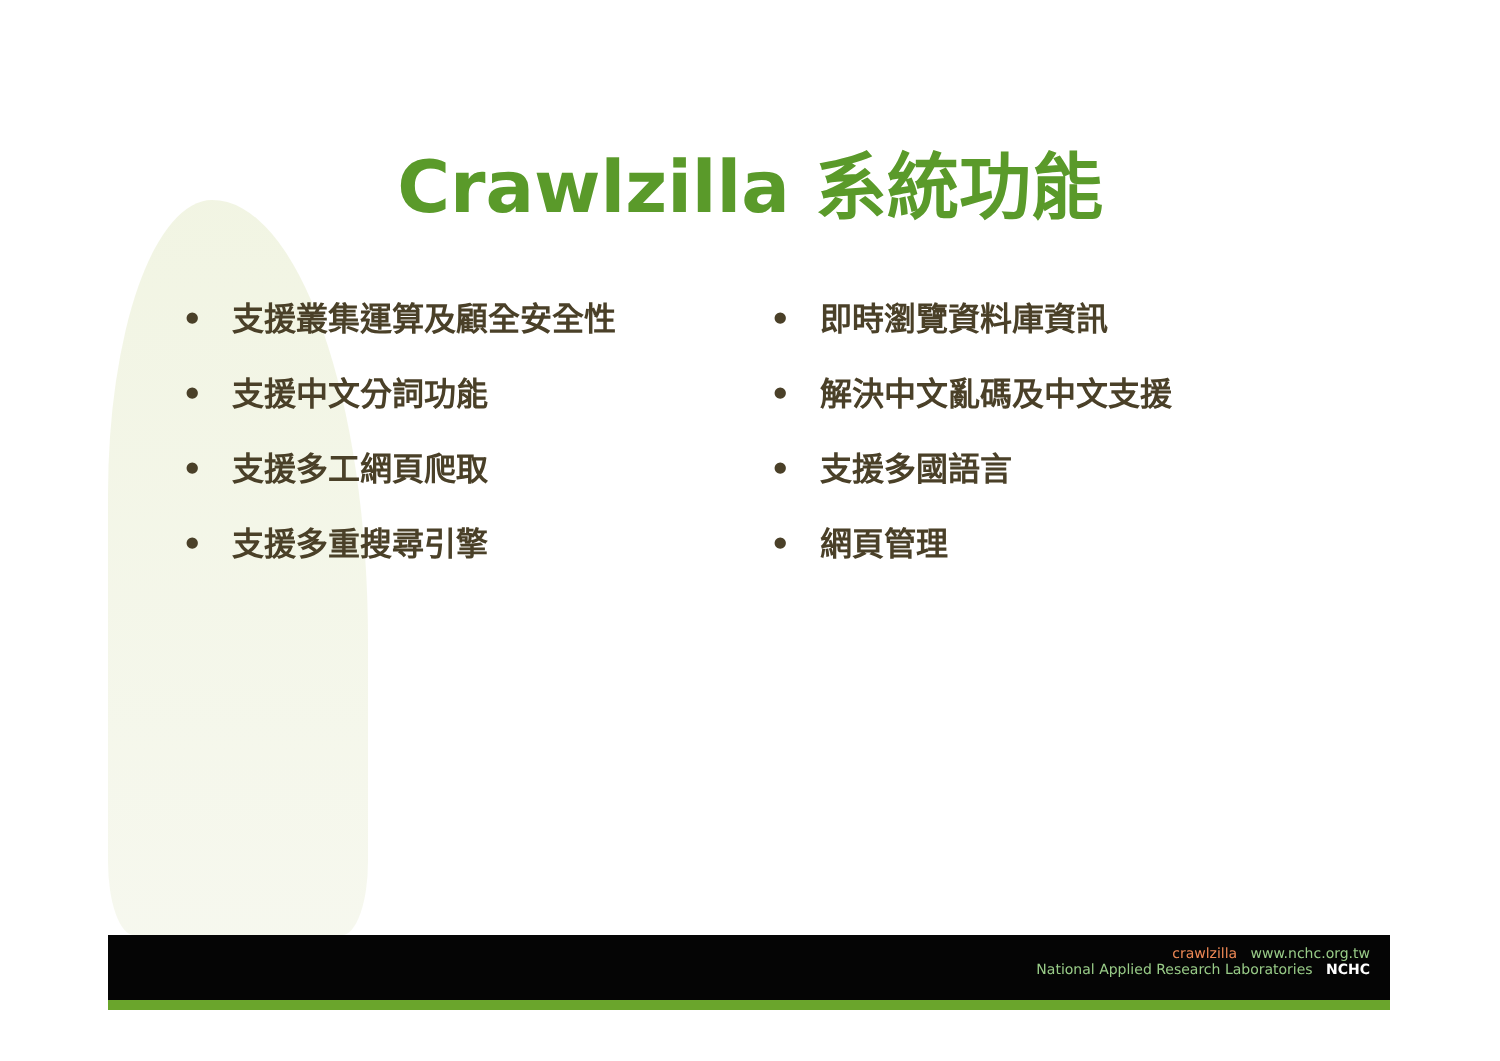Crawlzilla 系統功能
• 支援叢集運算及顧全安全性
• 支援中文分詞功能
• 支援多工網頁爬取
• 支援多重搜尋引擎
• 即時瀏覽資料庫資訊
• 解決中文亂碼及中文支援
• 支援多國語言
• 網頁管理
crawlzilla www.nchc.org.tw
National Applied Research Laboratories NCHC